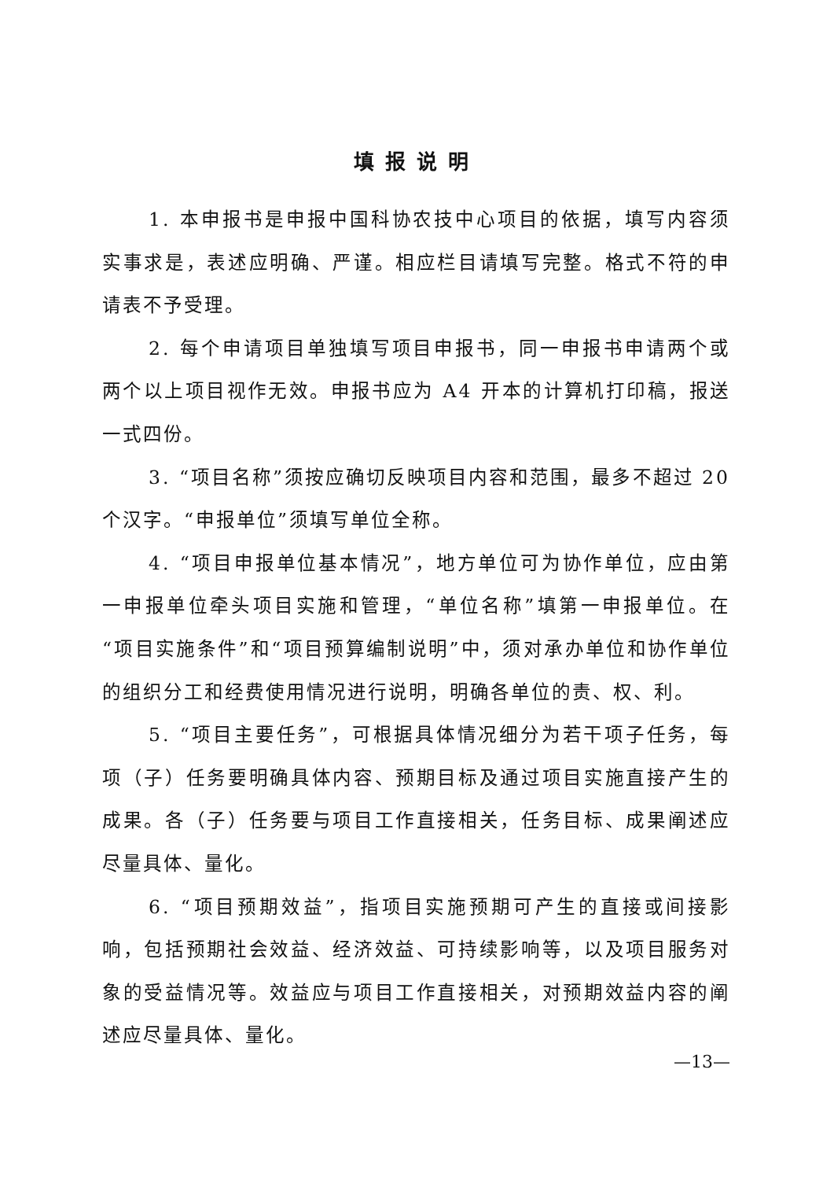填报说明
1. 本申报书是申报中国科协农技中心项目的依据，填写内容须实事求是，表述应明确、严谨。相应栏目请填写完整。格式不符的申请表不予受理。
2. 每个申请项目单独填写项目申报书，同一申报书申请两个或两个以上项目视作无效。申报书应为 A4 开本的计算机打印稿，报送一式四份。
3. “项目名称”须按应确切反映项目内容和范围，最多不超过 20 个汉字。“申报单位”须填写单位全称。
4. “项目申报单位基本情况”，地方单位可为协作单位，应由第一申报单位牵头项目实施和管理，“单位名称”填第一申报单位。在“项目实施条件”和“项目预算编制说明”中，须对承办单位和协作单位的组织分工和经费使用情况进行说明，明确各单位的责、权、利。
5. “项目主要任务”，可根据具体情况细分为若干项子任务，每项（子）任务要明确具体内容、预期目标及通过项目实施直接产生的成果。各（子）任务要与项目工作直接相关，任务目标、成果阐述应尽量具体、量化。
6. “项目预期效益”，指项目实施预期可产生的直接或间接影响，包括预期社会效益、经济效益、可持续影响等，以及项目服务对象的受益情况等。效益应与项目工作直接相关，对预期效益内容的阐述应尽量具体、量化。
—13—